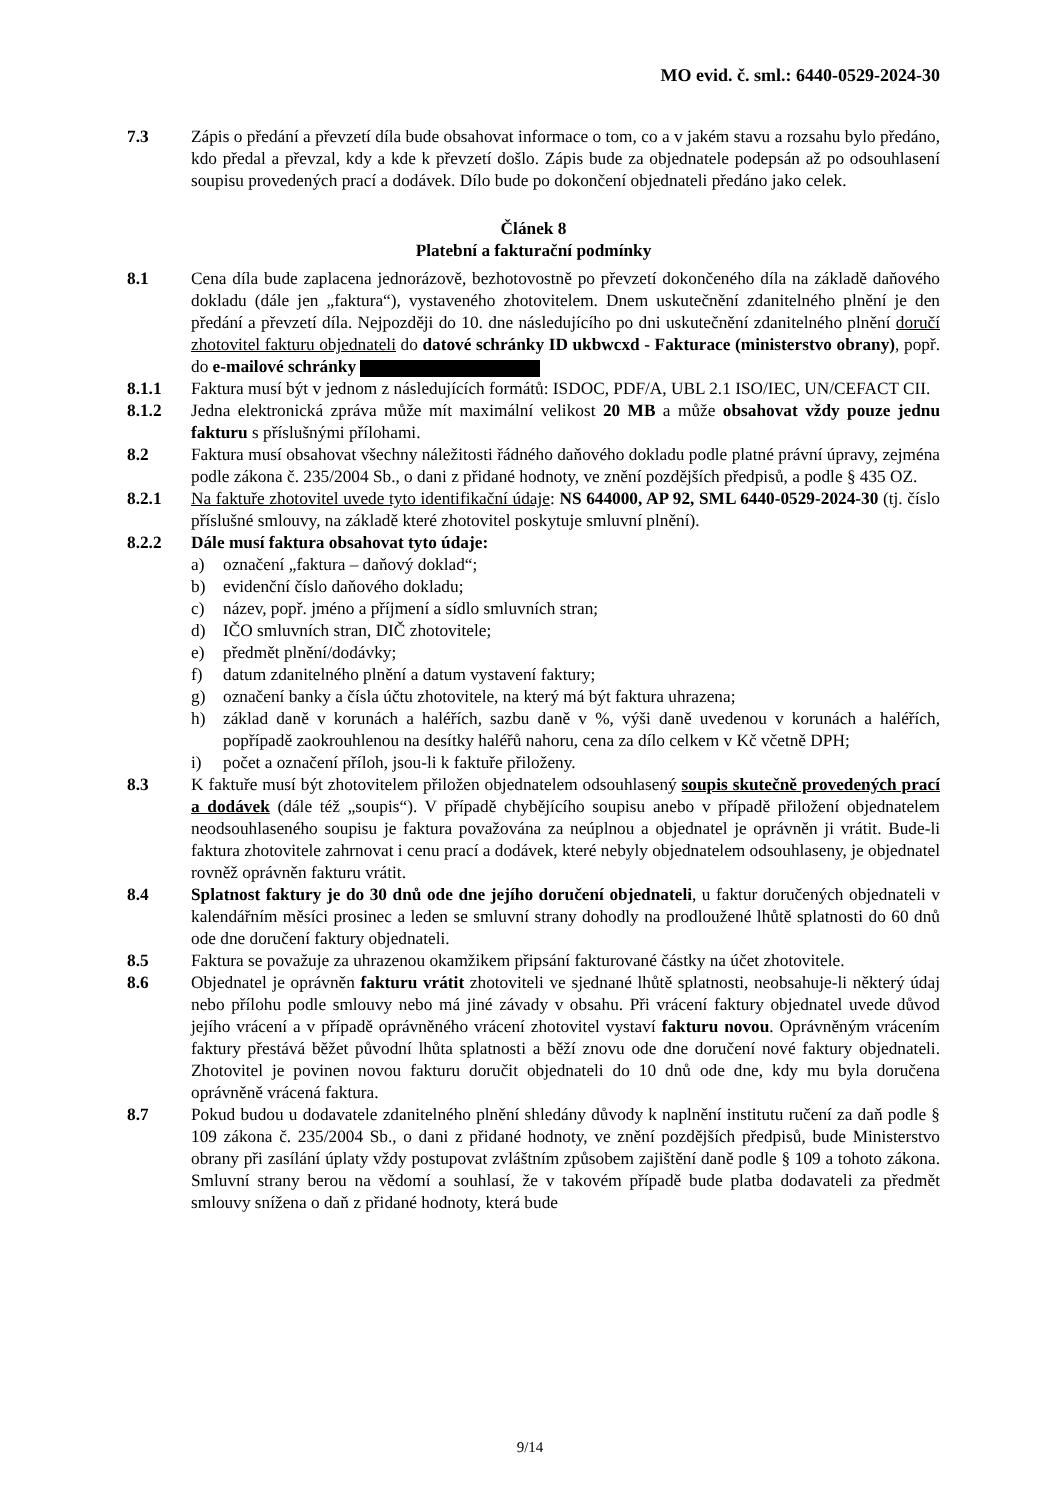MO evid. č. sml.: 6440-0529-2024-30
7.3 Zápis o předání a převzetí díla bude obsahovat informace o tom, co a v jakém stavu a rozsahu bylo předáno, kdo předal a převzal, kdy a kde k převzetí došlo. Zápis bude za objednatele podepsán až po odsouhlasení soupisu provedených prací a dodávek. Dílo bude po dokončení objednateli předáno jako celek.
Článek 8
Platební a fakturační podmínky
8.1 Cena díla bude zaplacena jednorázově, bezhotovostně po převzetí dokončeného díla na základě daňového dokladu (dále jen „faktura“), vystaveného zhotovitelem. Dnem uskutečnění zdanitelného plnění je den předání a převzetí díla. Nejpozději do 10. dne následujícího po dni uskutečnění zdanitelného plnění doručí zhotovitel fakturu objednateli do datové schránky ID ukbwcxd - Fakturace (ministerstvo obrany), popř. do e-mailové schránky
8.1.1 Faktura musí být v jednom z následujících formátů: ISDOC, PDF/A, UBL 2.1 ISO/IEC, UN/CEFACT CII.
8.1.2 Jedna elektronická zpráva může mít maximální velikost 20 MB a může obsahovat vždy pouze jednu fakturu s příslušnými přílohami.
8.2 Faktura musí obsahovat všechny náležitosti řádného daňového dokladu podle platné právní úpravy, zejména podle zákona č. 235/2004 Sb., o dani z přidané hodnoty, ve znění pozdějších předpisů, a podle § 435 OZ.
8.2.1 Na faktuře zhotovitel uvede tyto identifikační údaje: NS 644000, AP 92, SML 6440-0529-2024-30 (tj. číslo příslušné smlouvy, na základě které zhotovitel poskytuje smluvní plnění).
8.2.2 Dále musí faktura obsahovat tyto údaje:
a) označení „faktura – daňový doklad“;
b) evidenční číslo daňového dokladu;
c) název, popř. jméno a příjmení a sídlo smluvních stran;
d) IČO smluvních stran, DIČ zhotovitele;
e) předmět plnění/dodávky;
f) datum zdanitelného plnění a datum vystavení faktury;
g) označení banky a čísla účtu zhotovitele, na který má být faktura uhrazena;
h) základ daně v korunách a haléřích, sazbu daně v %, výši daně uvedenou v korunách a haléřích, popřípadě zaokrouhlenou na desítky haléřů nahoru, cena za dílo celkem v Kč včetně DPH;
i) počet a označení příloh, jsou-li k faktuře přiloženy.
8.3 K faktuře musí být zhotovitelem přiložen objednatelem odsouhlasený soupis skutečně provedených prací a dodávek (dále též „soupis“). V případě chybějícího soupisu anebo v případě přiložení objednatelem neodsouhlaseného soupisu je faktura považována za neúplnou a objednatel je oprávněn ji vrátit. Bude-li faktura zhotovitele zahrnovat i cenu prací a dodávek, které nebyly objednatelem odsouhlaseny, je objednatel rovněž oprávněn fakturu vrátit.
8.4 Splatnost faktury je do 30 dnů ode dne jejího doručení objednateli, u faktur doručených objednateli v kalendářním měsíci prosinec a leden se smluvní strany dohodly na prodloužené lhůtě splatnosti do 60 dnů ode dne doručení faktury objednateli.
8.5 Faktura se považuje za uhrazenou okamžikem připsání fakturované částky na účet zhotovitele.
8.6 Objednatel je oprávněn fakturu vrátit zhotoviteli ve sjednané lhůtě splatnosti, neobsahuje-li některý údaj nebo přílohu podle smlouvy nebo má jiné závady v obsahu. Při vrácení faktury objednatel uvede důvod jejího vrácení a v případě oprávněného vrácení zhotovitel vystaví fakturu novou. Oprávněným vrácením faktury přestává běžet původní lhůta splatnosti a běží znovu ode dne doručení nové faktury objednateli. Zhotovitel je povinen novou fakturu doručit objednateli do 10 dnů ode dne, kdy mu byla doručena oprávněně vrácená faktura.
8.7 Pokud budou u dodavatele zdanitelného plnění shledány důvody k naplnění institutu ručení za daň podle § 109 zákona č. 235/2004 Sb., o dani z přidané hodnoty, ve znění pozdějších předpisů, bude Ministerstvo obrany při zasílání úplaty vždy postupovat zvláštním způsobem zajištění daně podle § 109 a tohoto zákona. Smluvní strany berou na vědomí a souhlasí, že v takovém případě bude platba dodavateli za předmět smlouvy snížena o daň z přidané hodnoty, která bude
9/14